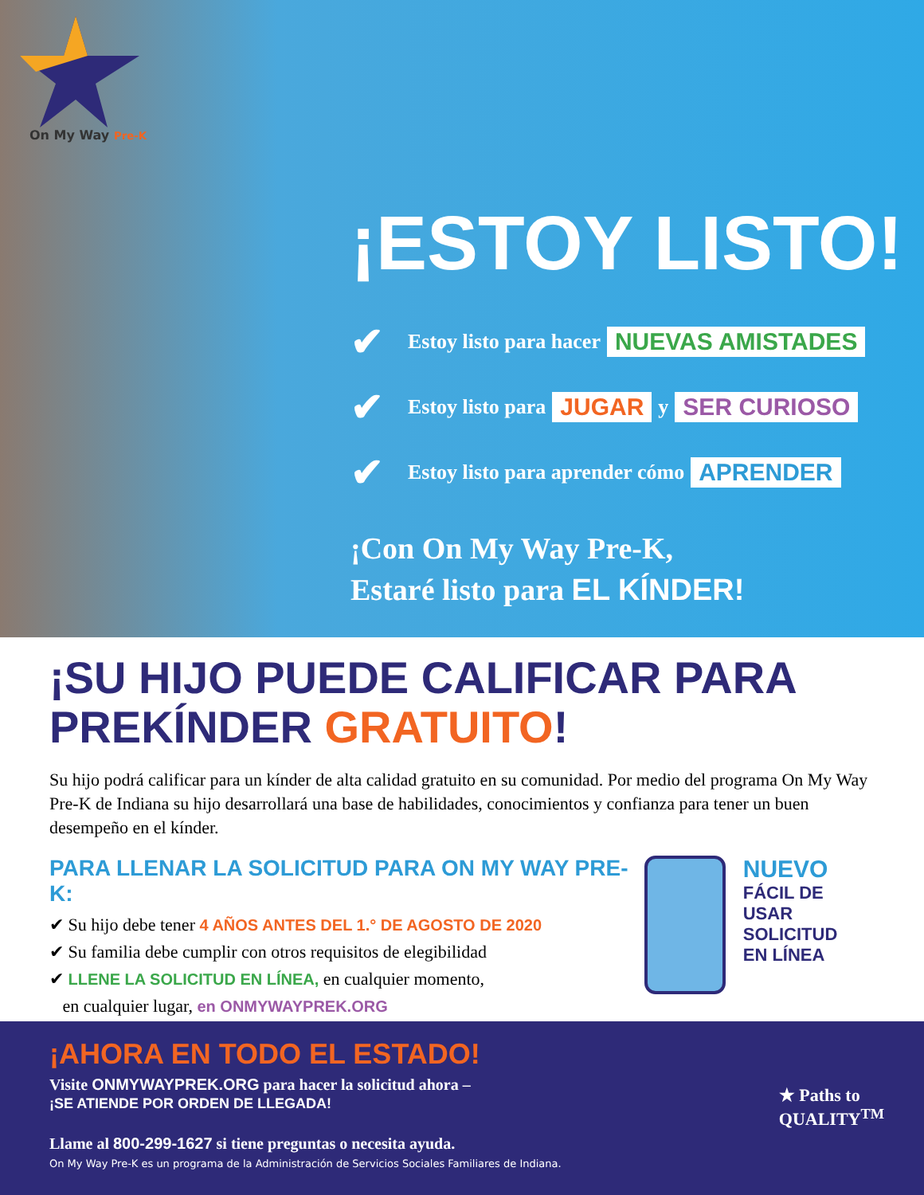On My Way Pre-K
¡ESTOY LISTO!
✔ Estoy listo para hacer NUEVAS AMISTADES
✔ Estoy listo para JUGAR y SER CURIOSO
✔ Estoy listo para aprender cómo APRENDER
¡Con On My Way Pre-K,
Estaré listo para EL KÍNDER!
¡SU HIJO PUEDE CALIFICAR PARA PREKÍNDER GRATUITO!
Su hijo podrá calificar para un kínder de alta calidad gratuito en su comunidad. Por medio del programa On My Way Pre-K de Indiana su hijo desarrollará una base de habilidades, conocimientos y confianza para tener un buen desempeño en el kínder.
PARA LLENAR LA SOLICITUD PARA ON MY WAY PRE-K:
✔ Su hijo debe tener 4 AÑOS ANTES DEL 1.° DE AGOSTO DE 2020
✔ Su familia debe cumplir con otros requisitos de elegibilidad
✔ LLENE LA SOLICITUD EN LÍNEA, en cualquier momento,
en cualquier lugar, en ONMYWAYPREK.ORG
NUEVO
FÁCIL DE USAR
SOLICITUD
EN LÍNEA
¡AHORA EN TODO EL ESTADO!
Visite ONMYWAYPREK.ORG para hacer la solicitud ahora –
¡SE ATIENDE POR ORDEN DE LLEGADA!
Llame al 800-299-1627 si tiene preguntas o necesita ayuda.
On My Way Pre-K es un programa de la Administración de Servicios Sociales Familiares de Indiana.
★ Paths to
QUALITY<sup>TM</sup>